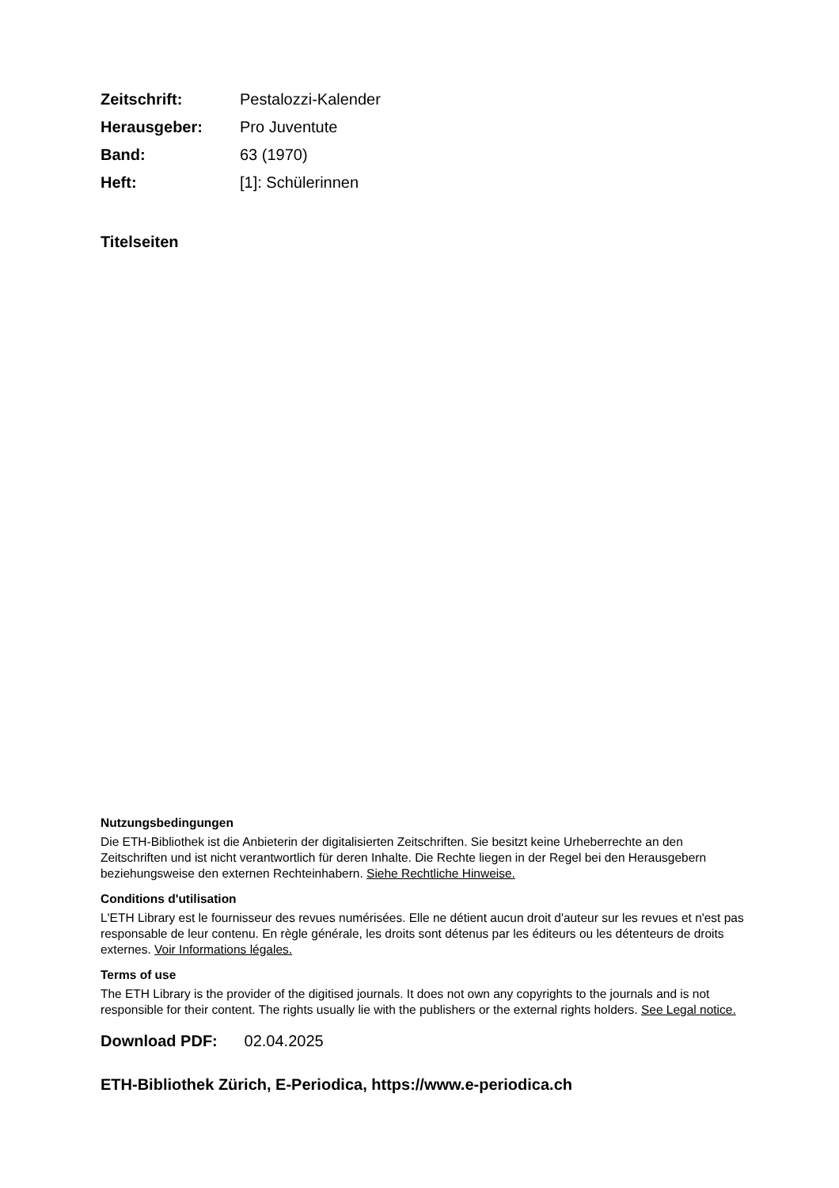| Zeitschrift: | Pestalozzi-Kalender |
| Herausgeber: | Pro Juventute |
| Band: | 63 (1970) |
| Heft: | [1]: Schülerinnen |
Titelseiten
Nutzungsbedingungen
Die ETH-Bibliothek ist die Anbieterin der digitalisierten Zeitschriften. Sie besitzt keine Urheberrechte an den Zeitschriften und ist nicht verantwortlich für deren Inhalte. Die Rechte liegen in der Regel bei den Herausgebern beziehungsweise den externen Rechteinhabern. Siehe Rechtliche Hinweise.
Conditions d'utilisation
L'ETH Library est le fournisseur des revues numérisées. Elle ne détient aucun droit d'auteur sur les revues et n'est pas responsable de leur contenu. En règle générale, les droits sont détenus par les éditeurs ou les détenteurs de droits externes. Voir Informations légales.
Terms of use
The ETH Library is the provider of the digitised journals. It does not own any copyrights to the journals and is not responsible for their content. The rights usually lie with the publishers or the external rights holders. See Legal notice.
Download PDF: 02.04.2025
ETH-Bibliothek Zürich, E-Periodica, https://www.e-periodica.ch